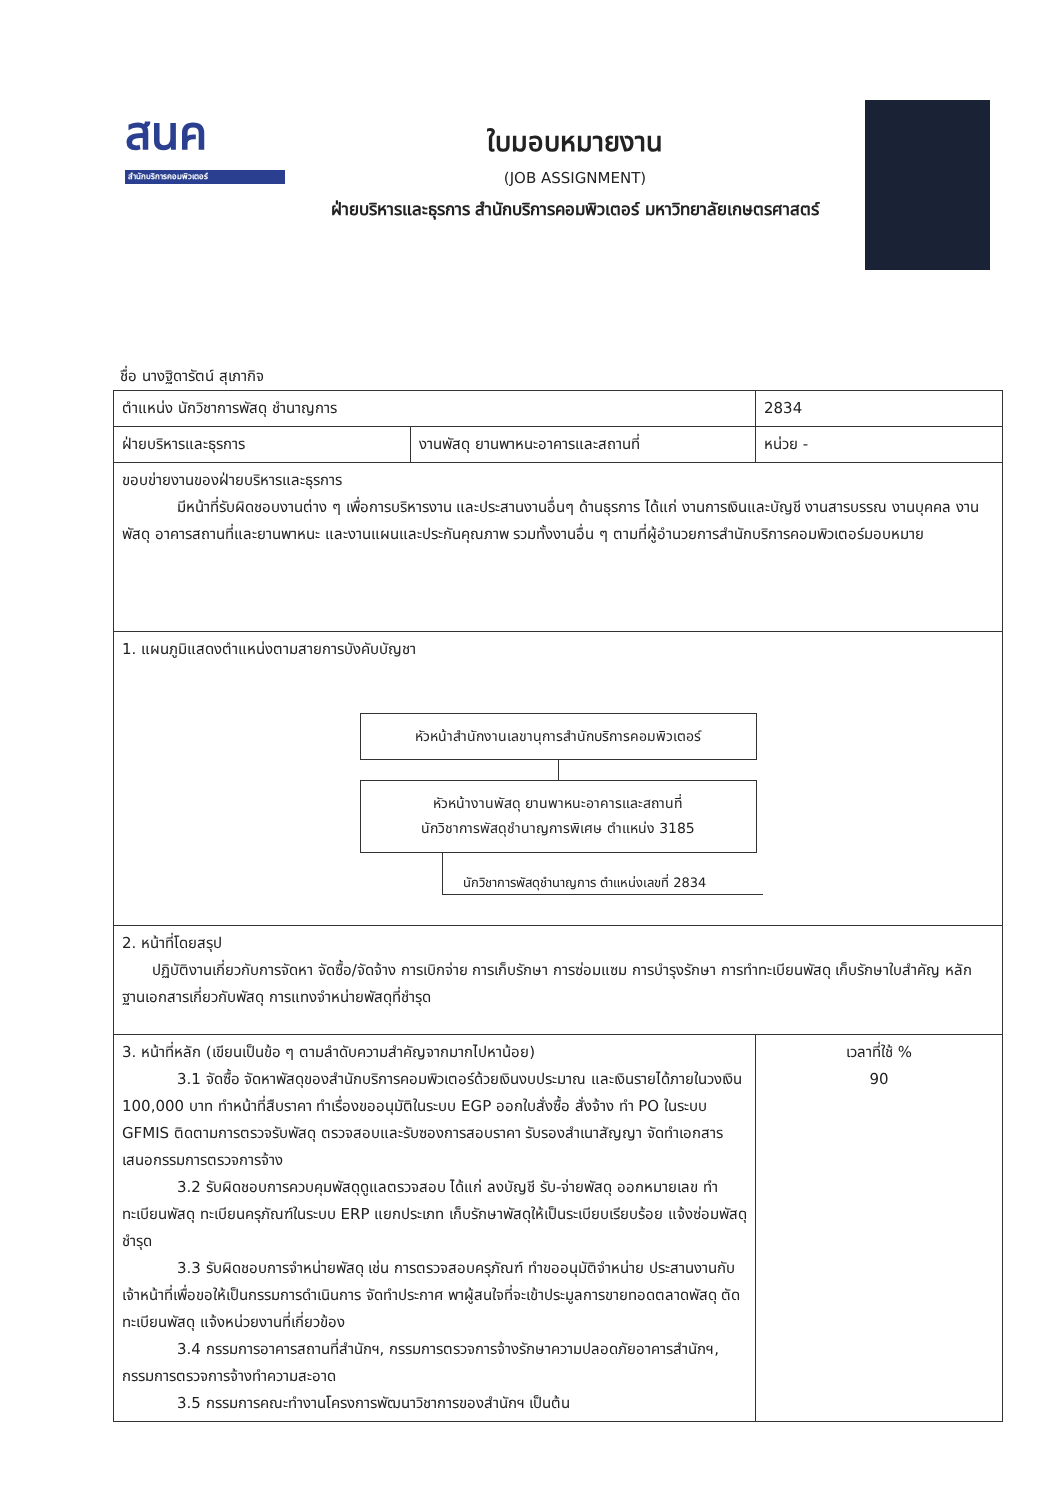สนค
สำนักบริการคอมพิวเตอร์
ใบมอบหมายงาน
(JOB ASSIGNMENT)
ฝ่ายบริหารและธุรการ สำนักบริการคอมพิวเตอร์ มหาวิทยาลัยเกษตรศาสตร์
ชื่อ นางฐิดารัตน์ สุเภากิจ
| ตำแหน่ง นักวิชาการพัสดุ ชำนาญการ | | 2834 |
| ฝ่ายบริหารและธุรการ | งานพัสดุ ยานพาหนะอาคารและสถานที่ | หน่วย - |
| ขอบข่ายงานของฝ่ายบริหารและธุรการ มีหน้าที่รับผิดชอบงานต่าง ๆ เพื่อการบริหารงาน และประสานงานอื่นๆ ด้านธุรการ ได้แก่ งานการเงินและบัญชี งานสารบรรณ งานบุคคล งานพัสดุ อาคารสถานที่และยานพาหนะ และงานแผนและประกันคุณภาพ รวมทั้งงานอื่น ๆ ตามที่ผู้อำนวยการสำนักบริการคอมพิวเตอร์มอบหมาย | | |
| 1. แผนภูมิแสดงตำแหน่งตามสายการบังคับบัญชา หัวหน้าสำนักงานเลขานุการสำนักบริการคอมพิวเตอร์ หัวหน้างานพัสดุ ยานพาหนะอาคารและสถานที่ นักวิชาการพัสดุชำนาญการพิเศษ ตำแหน่ง 3185 นักวิชาการพัสดุชำนาญการ ตำแหน่งเลขที่ 2834 | | |
| 2. หน้าที่โดยสรุป ปฏิบัติงานเกี่ยวกับการจัดหา จัดซื้อ/จัดจ้าง การเบิกจ่าย การเก็บรักษา การซ่อมแซม การบำรุงรักษา การทำทะเบียนพัสดุ เก็บรักษาใบสำคัญ หลักฐานเอกสารเกี่ยวกับพัสดุ การแทงจำหน่ายพัสดุที่ชำรุด | | |
| 3. หน้าที่หลัก (เขียนเป็นข้อ ๆ ตามลำดับความสำคัญจากมากไปหาน้อย) 3.1 จัดซื้อ จัดหาพัสดุของสำนักบริการคอมพิวเตอร์ด้วยเงินงบประมาณ และเงินรายได้ภายในวงเงิน 100,000 บาท ทำหน้าที่สืบราคา ทำเรื่องขออนุมัติในระบบ EGP ออกใบสั่งซื้อ สั่งจ้าง ทำ PO ในระบบ GFMIS ติดตามการตรวจรับพัสดุ ตรวจสอบและรับซองการสอบราคา รับรองสำเนาสัญญา จัดทำเอกสารเสนอกรรมการตรวจการจ้าง 3.2 รับผิดชอบการควบคุมพัสดุดูแลตรวจสอบ ได้แก่ ลงบัญชี รับ-จ่ายพัสดุ ออกหมายเลข ทำทะเบียนพัสดุ ทะเบียนครุภัณฑ์ในระบบ ERP แยกประเภท เก็บรักษาพัสดุให้เป็นระเบียบเรียบร้อย แจ้งซ่อมพัสดุชำรุด 3.3 รับผิดชอบการจำหน่ายพัสดุ เช่น การตรวจสอบครุภัณฑ์ ทำขออนุมัติจำหน่าย ประสานงานกับเจ้าหน้าที่เพื่อขอให้เป็นกรรมการดำเนินการ จัดทำประกาศ พาผู้สนใจที่จะเข้าประมูลการขายทอดตลาดพัสดุ ตัดทะเบียนพัสดุ แจ้งหน่วยงานที่เกี่ยวข้อง 3.4 กรรมการอาคารสถานที่สำนักฯ, กรรมการตรวจการจ้างรักษาความปลอดภัยอาคารสำนักฯ, กรรมการตรวจการจ้างทำความสะอาด 3.5 กรรมการคณะทำงานโครงการพัฒนาวิชาการของสำนักฯ เป็นต้น | | เวลาที่ใช้ % 90 |